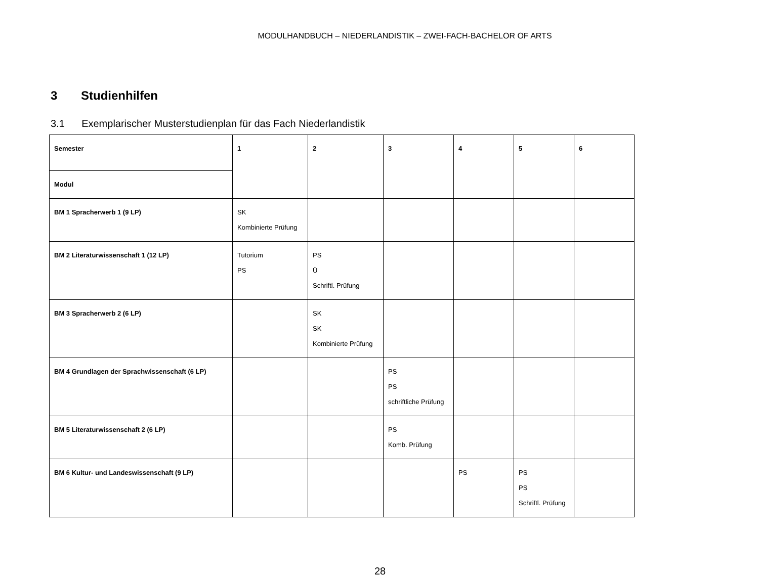MODULHANDBUCH – NIEDERLANDISTIK – ZWEI-FACH-BACHELOR OF ARTS
3 Studienhilfen
3.1 Exemplarischer Musterstudienplan für das Fach Niederlandistik
| Semester | 1 | 2 | 3 | 4 | 5 | 6 |
| Modul | | | | | | |
| BM 1 Spracherwerb 1 (9 LP) | SK Kombinierte Prüfung | | | | | |
| BM 2 Literaturwissenschaft 1 (12 LP) | Tutorium PS | PS Ü Schriftl. Prüfung | | | | |
| BM 3 Spracherwerb 2 (6 LP) | | SK SK Kombinierte Prüfung | | | | |
| BM 4 Grundlagen der Sprachwissenschaft (6 LP) | | | PS PS schriftliche Prüfung | | | |
| BM 5 Literaturwissenschaft 2 (6 LP) | | | PS Komb. Prüfung | | | |
| BM 6 Kultur- und Landeswissenschaft (9 LP) | | | | PS | PS PS Schriftl. Prüfung | |
28